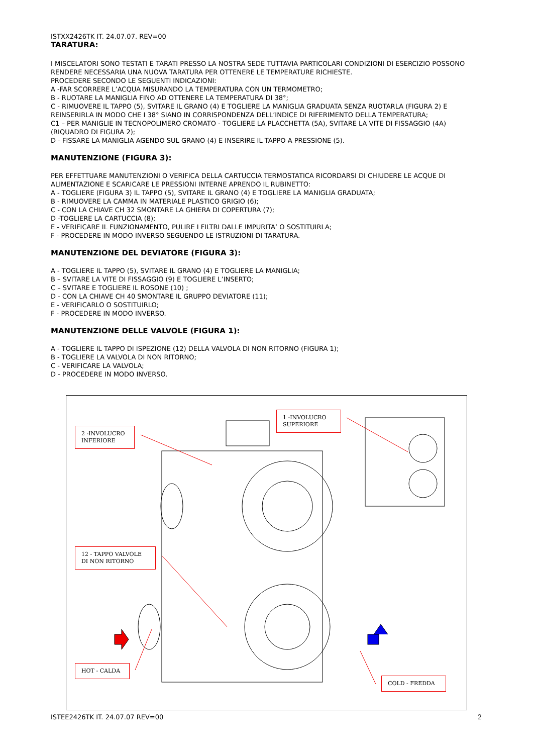ISTXX2426TK IT. 24.07.07. REV=00
TARATURA:
I MISCELATORI SONO TESTATI E TARATI PRESSO LA NOSTRA SEDE TUTTAVIA PARTICOLARI CONDIZIONI DI ESERCIZIO POSSONO RENDERE NECESSARIA UNA NUOVA TARATURA PER OTTENERE LE TEMPERATURE RICHIESTE.
PROCEDERE SECONDO LE SEGUENTI INDICAZIONI:
A -FAR SCORRERE L’ACQUA MISURANDO LA TEMPERATURA CON UN TERMOMETRO;
B - RUOTARE LA MANIGLIA FINO AD OTTENERE LA TEMPERATURA DI 38°;
C - RIMUOVERE IL TAPPO (5), SVITARE IL GRANO (4) E TOGLIERE LA MANIGLIA GRADUATA SENZA RUOTARLA (FIGURA 2) E REINSERIRLA IN MODO CHE I 38° SIANO IN CORRISPONDENZA DELL’INDICE DI RIFERIMENTO DELLA TEMPERATURA;
C1 – PER MANIGLIE IN TECNOPOLIMERO CROMATO - TOGLIERE LA PLACCHETTA (5A), SVITARE LA VITE DI FISSAGGIO (4A) (RIQUADRO DI FIGURA 2);
D - FISSARE LA MANIGLIA AGENDO SUL GRANO (4) E INSERIRE IL TAPPO A PRESSIONE (5).
MANUTENZIONE (FIGURA 3):
PER EFFETTUARE MANUTENZIONI O VERIFICA DELLA CARTUCCIA TERMOSTATICA RICORDARSI DI CHIUDERE LE ACQUE DI ALIMENTAZIONE E SCARICARE LE PRESSIONI INTERNE APRENDO IL RUBINETTO:
A - TOGLIERE (FIGURA 3) IL TAPPO (5), SVITARE IL GRANO (4) E TOGLIERE LA MANIGLIA GRADUATA;
B - RIMUOVERE LA CAMMA IN MATERIALE PLASTICO GRIGIO (6);
C - CON LA CHIAVE CH 32 SMONTARE LA GHIERA DI COPERTURA (7);
D -TOGLIERE LA CARTUCCIA (8);
E - VERIFICARE IL FUNZIONAMENTO, PULIRE I FILTRI DALLE IMPURITA’ O SOSTITUIRLA;
F - PROCEDERE IN MODO INVERSO SEGUENDO LE ISTRUZIONI DI TARATURA.
MANUTENZIONE DEL DEVIATORE (FIGURA 3):
A - TOGLIERE IL TAPPO (5), SVITARE IL GRANO (4) E TOGLIERE LA MANIGLIA;
B – SVITARE LA VITE DI FISSAGGIO (9) E TOGLIERE L’INSERTO;
C – SVITARE E TOGLIERE IL ROSONE (10) ;
D - CON LA CHIAVE CH 40 SMONTARE IL GRUPPO DEVIATORE (11);
E - VERIFICARLO O SOSTITUIRLO;
F - PROCEDERE IN MODO INVERSO.
MANUTENZIONE DELLE VALVOLE (FIGURA 1):
A - TOGLIERE IL TAPPO DI ISPEZIONE (12) DELLA VALVOLA DI NON RITORNO (FIGURA 1);
B - TOGLIERE LA VALVOLA DI NON RITORNO;
C - VERIFICARE LA VALVOLA;
D - PROCEDERE IN MODO INVERSO.
2 -INVOLUCRO INFERIORE
1 -INVOLUCRO SUPERIORE
12 - TAPPO VALVOLE DI NON RITORNO
HOT - CALDA
COLD - FREDDA
ISTEE2426TK IT. 24.07.07 REV=00
2